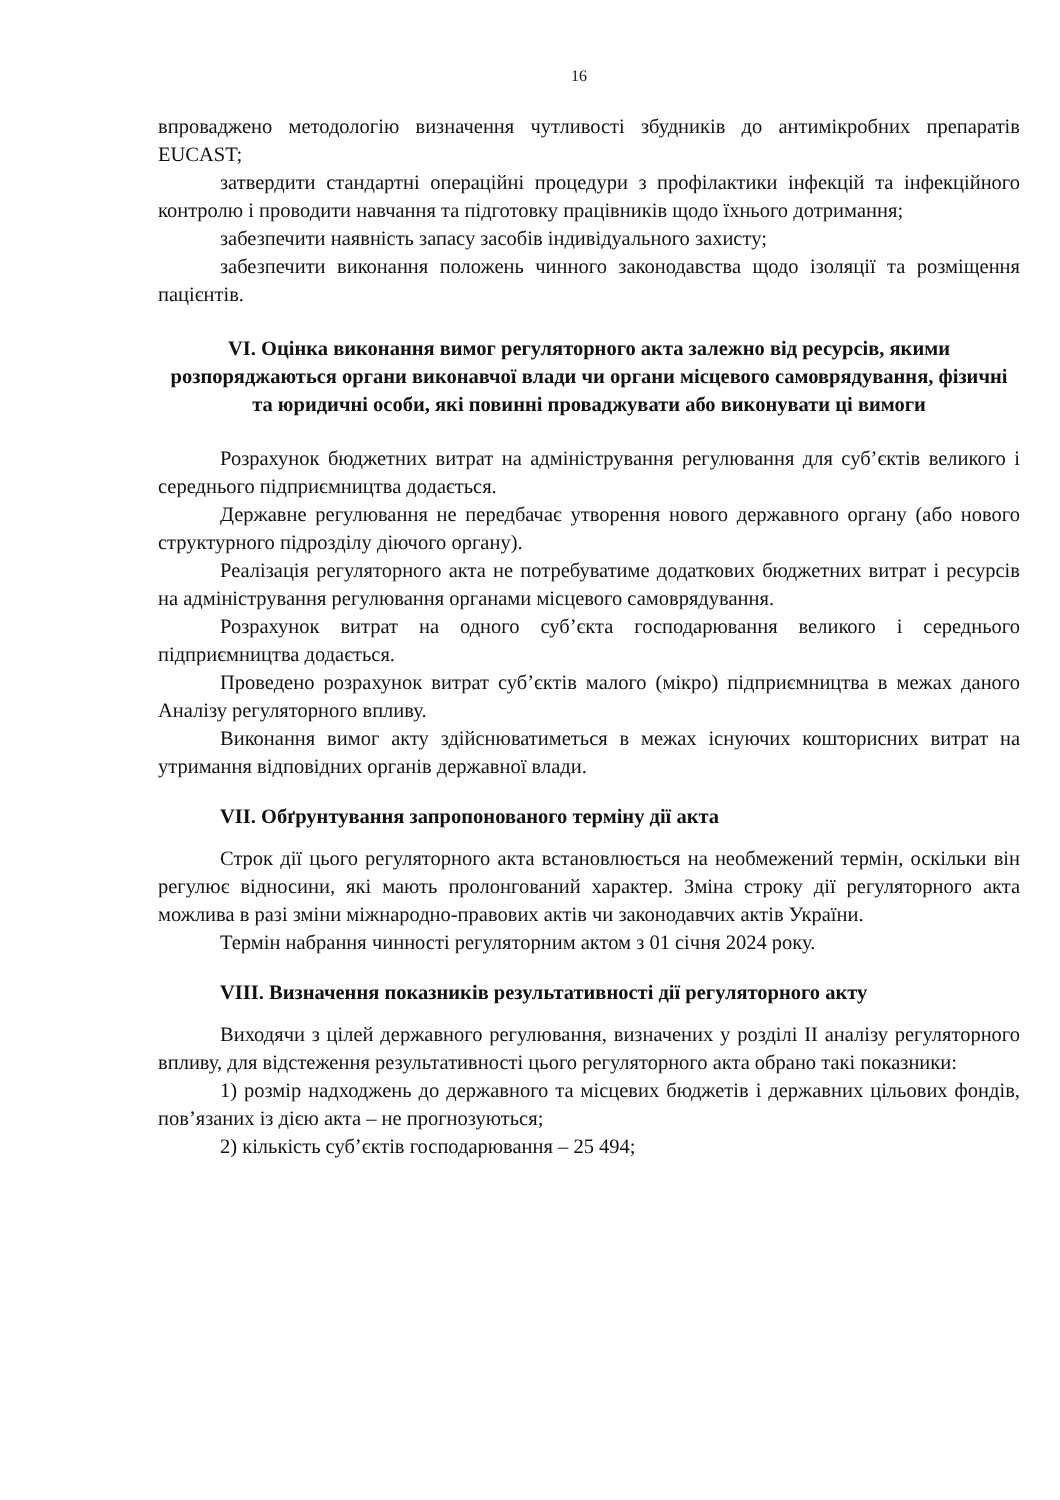16
впроваджено методологію визначення чутливості збудників до антимікробних препаратів EUCAST;
затвердити стандартні операційні процедури з профілактики інфекцій та інфекційного контролю і проводити навчання та підготовку працівників щодо їхнього дотримання;
забезпечити наявність запасу засобів індивідуального захисту;
забезпечити виконання положень чинного законодавства щодо ізоляції та розміщення пацієнтів.
VI. Оцінка виконання вимог регуляторного акта залежно від ресурсів, якими розпоряджаються органи виконавчої влади чи органи місцевого самоврядування, фізичні та юридичні особи, які повинні проваджувати або виконувати ці вимоги
Розрахунок бюджетних витрат на адміністрування регулювання для суб’єктів великого і середнього підприємництва додається.
Державне регулювання не передбачає утворення нового державного органу (або нового структурного підрозділу діючого органу).
Реалізація регуляторного акта не потребуватиме додаткових бюджетних витрат і ресурсів на адміністрування регулювання органами місцевого самоврядування.
Розрахунок витрат на одного суб’єкта господарювання великого і середнього підприємництва додається.
Проведено розрахунок витрат суб’єктів малого (мікро) підприємництва в межах даного Аналізу регуляторного впливу.
Виконання вимог акту здійснюватиметься в межах існуючих кошторисних витрат на утримання відповідних органів державної влади.
VII. Обґрунтування запропонованого терміну дії акта
Строк дії цього регуляторного акта встановлюється на необмежений термін, оскільки він регулює відносини, які мають пролонгований характер. Зміна строку дії регуляторного акта можлива в разі зміни міжнародно-правових актів чи законодавчих актів України.
Термін набрання чинності регуляторним актом з 01 січня 2024 року.
VIII. Визначення показників результативності дії регуляторного акту
Виходячи з цілей державного регулювання, визначених у розділі ІІ аналізу регуляторного впливу, для відстеження результативності цього регуляторного акта обрано такі показники:
1) розмір надходжень до державного та місцевих бюджетів і державних цільових фондів, пов’язаних із дією акта – не прогнозуються;
2) кількість суб’єктів господарювання – 25 494;